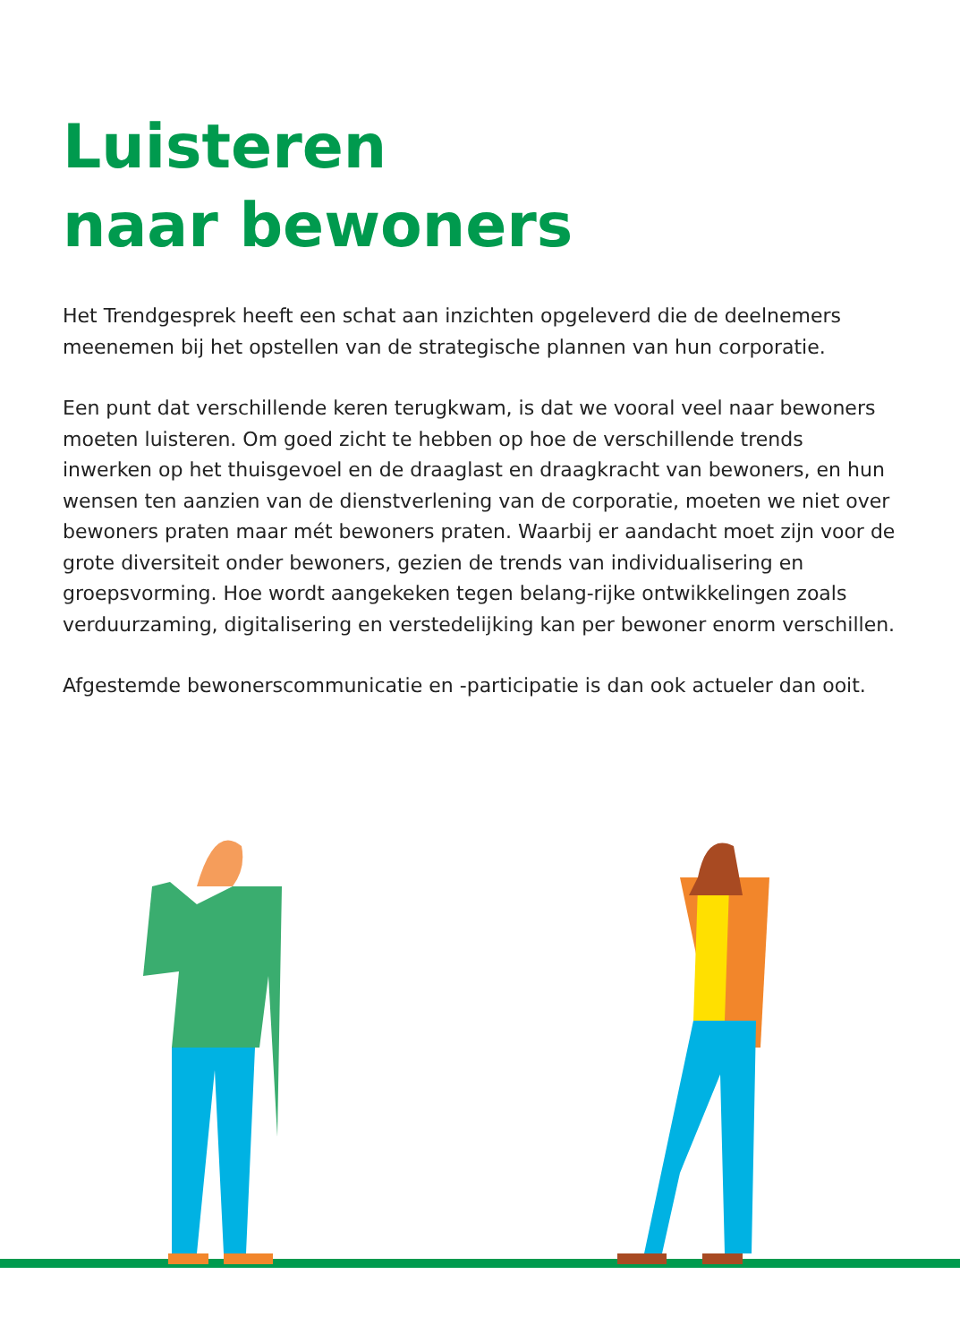Luisteren
naar bewoners
Het Trendgesprek heeft een schat aan inzichten opgeleverd die de deelnemers meenemen bij het opstellen van de strategische plannen van hun corporatie.
Een punt dat verschillende keren terugkwam, is dat we vooral veel naar bewoners moeten luisteren. Om goed zicht te hebben op hoe de verschillende trends inwerken op het thuisgevoel en de draaglast en draagkracht van bewoners, en hun wensen ten aanzien van de dienstverlening van de corporatie, moeten we niet over bewoners praten maar mét bewoners praten. Waarbij er aandacht moet zijn voor de grote diversiteit onder bewoners, gezien de trends van individualisering en groepsvorming. Hoe wordt aangekeken tegen belang-rijke ontwikkelingen zoals verduurzaming, digitalisering en verstedelijking kan per bewoner enorm verschillen.
Afgestemde bewonerscommunicatie en -participatie is dan ook actueler dan ooit.